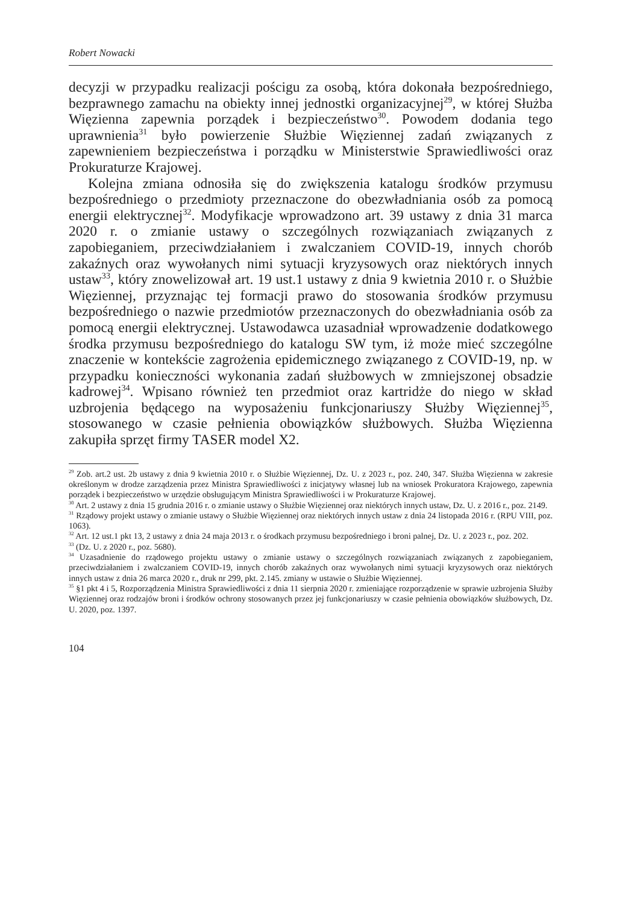Robert Nowacki
decyzji w przypadku realizacji pościgu za osobą, która dokonała bezpośredniego, bezprawnego zamachu na obiekty innej jednostki organizacyjnej<sup>29</sup>, w której Służba Więzienna zapewnia porządek i bezpieczeństwo<sup>30</sup>. Powodem dodania tego uprawnienia<sup>31</sup> było powierzenie Służbie Więziennej zadań związanych z zapewnieniem bezpieczeństwa i porządku w Ministerstwie Sprawiedliwości oraz Prokuraturze Krajowej.
Kolejna zmiana odnosiła się do zwiększenia katalogu środków przymusu bezpośredniego o przedmioty przeznaczone do obezwładniania osób za pomocą energii elektrycznej<sup>32</sup>. Modyfikacje wprowadzono art. 39 ustawy z dnia 31 marca 2020 r. o zmianie ustawy o szczególnych rozwiązaniach związanych z zapobieganiem, przeciwdziałaniem i zwalczaniem COVID-19, innych chorób zakaźnych oraz wywołanych nimi sytuacji kryzysowych oraz niektórych innych ustaw<sup>33</sup>, który znowelizował art. 19 ust.1 ustawy z dnia 9 kwietnia 2010 r. o Służbie Więziennej, przyznając tej formacji prawo do stosowania środków przymusu bezpośredniego o nazwie przedmiotów przeznaczonych do obezwładniania osób za pomocą energii elektrycznej. Ustawodawca uzasadniał wprowadzenie dodatkowego środka przymusu bezpośredniego do katalogu SW tym, iż może mieć szczególne znaczenie w kontekście zagrożenia epidemicznego związanego z COVID-19, np. w przypadku konieczności wykonania zadań służbowych w zmniejszonej obsadzie kadrowej<sup>34</sup>. Wpisano również ten przedmiot oraz kartridże do niego w skład uzbrojenia będącego na wyposażeniu funkcjonariuszy Służby Więziennej<sup>35</sup>, stosowanego w czasie pełnienia obowiązków służbowych. Służba Więzienna zakupiła sprzęt firmy TASER model X2.
<sup>29</sup> Zob. art.2 ust. 2b ustawy z dnia 9 kwietnia 2010 r. o Służbie Więziennej, Dz. U. z 2023 r., poz. 240, 347. Służba Więzienna w zakresie określonym w drodze zarządzenia przez Ministra Sprawiedliwości z inicjatywy własnej lub na wniosek Prokuratora Krajowego, zapewnia porządek i bezpieczeństwo w urzędzie obsługującym Ministra Sprawiedliwości i w Prokuraturze Krajowej.
<sup>30</sup> Art. 2 ustawy z dnia 15 grudnia 2016 r. o zmianie ustawy o Służbie Więziennej oraz niektórych innych ustaw, Dz. U. z 2016 r., poz. 2149.
<sup>31</sup> Rządowy projekt ustawy o zmianie ustawy o Służbie Więziennej oraz niektórych innych ustaw z dnia 24 listopada 2016 r. (RPU VIII, poz. 1063).
<sup>32</sup> Art. 12 ust.1 pkt 13, 2 ustawy z dnia 24 maja 2013 r. o środkach przymusu bezpośredniego i broni palnej, Dz. U. z 2023 r., poz. 202.
<sup>33</sup> (Dz. U. z 2020 r., poz. 5680).
<sup>34</sup> Uzasadnienie do rządowego projektu ustawy o zmianie ustawy o szczególnych rozwiązaniach związanych z zapobieganiem, przeciwdziałaniem i zwalczaniem COVID-19, innych chorób zakaźnych oraz wywołanych nimi sytuacji kryzysowych oraz niektórych innych ustaw z dnia 26 marca 2020 r., druk nr 299, pkt. 2.145. zmiany w ustawie o Służbie Więziennej.
<sup>35</sup> §1 pkt 4 i 5, Rozporządzenia Ministra Sprawiedliwości z dnia 11 sierpnia 2020 r. zmieniające rozporządzenie w sprawie uzbrojenia Służby Więziennej oraz rodzajów broni i środków ochrony stosowanych przez jej funkcjonariuszy w czasie pełnienia obowiązków służbowych, Dz. U. 2020, poz. 1397.
104